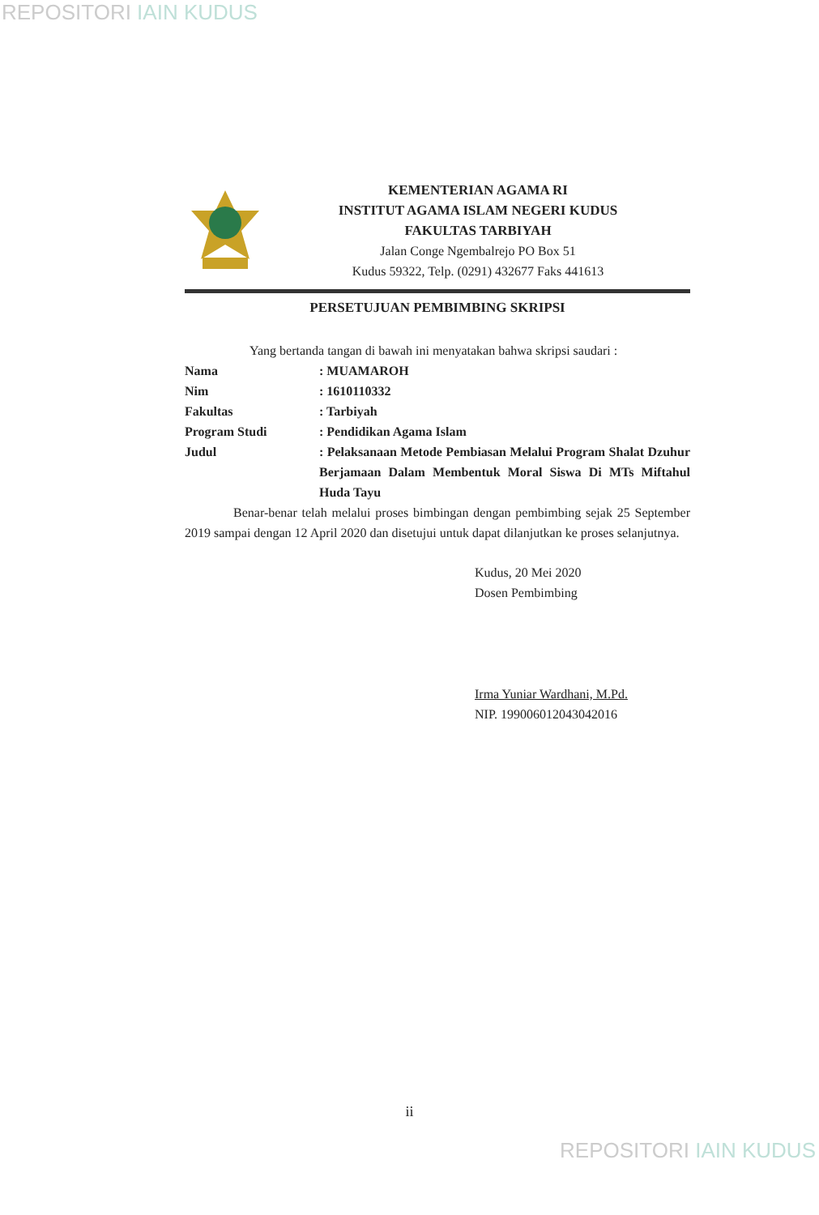REPOSITORI IAIN KUDUS
KEMENTERIAN AGAMA RI
INSTITUT AGAMA ISLAM NEGERI KUDUS
FAKULTAS TARBIYAH
Jalan Conge Ngembalrejo PO Box 51
Kudus 59322, Telp. (0291) 432677 Faks 441613
PERSETUJUAN PEMBIMBING SKRIPSI
Yang bertanda tangan di bawah ini menyatakan bahwa skripsi saudari :
| Nama | : MUAMAROH |
| Nim | : 1610110332 |
| Fakultas | : Tarbiyah |
| Program Studi | : Pendidikan Agama Islam |
| Judul | : Pelaksanaan Metode Pembiasan Melalui Program Shalat Dzuhur Berjamaan Dalam Membentuk Moral Siswa Di MTs Miftahul Huda Tayu |
Benar-benar telah melalui proses bimbingan dengan pembimbing sejak 25 September 2019 sampai dengan 12 April 2020 dan disetujui untuk dapat dilanjutkan ke proses selanjutnya.
Kudus, 20 Mei 2020
Dosen Pembimbing
Irma Yuniar Wardhani, M.Pd.
NIP. 199006012043042016
ii
REPOSITORI IAIN KUDUS